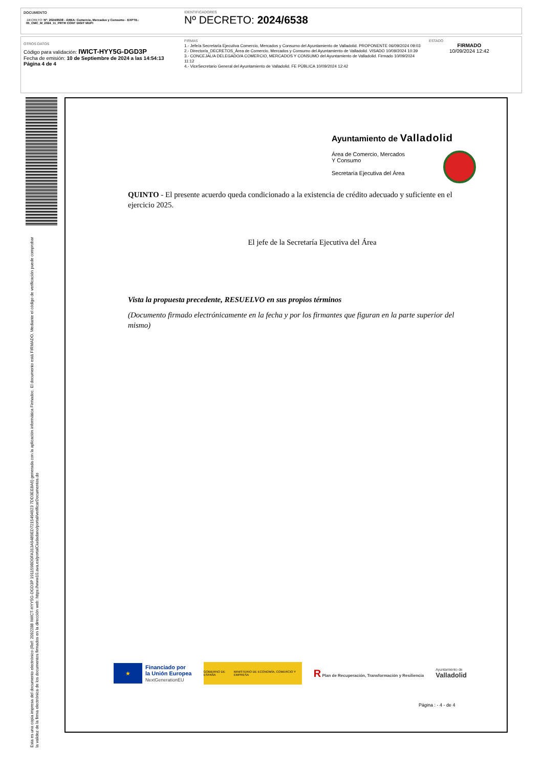DOCUMENTO
.DECRETO: Nº: 2024/6538 - ÁREA: Comercio, Mercados y Consumo - EXPTE.: 05_CMC_M_2024_11_PRTR CONT DIGIT MUPI
IDENTIFICADORES
Nº DECRETO: 2024/6538
OTROS DATOS
Código para validación: IWICT-HYY5G-DGD3P
Fecha de emisión: 10 de Septiembre de 2024 a las 14:54:13
Página 4 de 4
FIRMAS
1.- Jefe/a Secretaría Ejecutiva Comercio, Mercados y Consumo del Ayuntamiento de Valladolid. PROPONENTE 06/09/2024 09:03
2.- Director/a_DECRETOS_Área de Comercio, Mercados y Consumo del Ayuntamiento de Valladolid. VISADO 10/09/2024 10:39
3.- CONCEJAL/A DELEGADO/A COMERCIO, MERCADOS Y CONSUMO del Ayuntamiento de Valladolid. Firmado 10/09/2024 11:12
4.- ViceSecretario General del Ayuntamiento de Valladolid. FE PÚBLICA 10/09/2024 12:42
ESTADO
FIRMADO
10/09/2024 12:42
Esta es una copia impresa del documento electrónico (Ref: 2092288 IWICT-HYY5G-DGD3P 191159BD0FA313A9489ED7215494923 7DD3EE8A6) generada con la aplicación informática Firmadoc. El documento está FIRMADO. Mediante el código de verificación puede comprobar la validez de la firma electrónica de los documentos firmados en la dirección web: https://www10.ava.es/portalCiudadano/portal/verificarDocumentos.do
Ayuntamiento de Valladolid
Área de Comercio, Mercados
Y Consumo
Secretaría Ejecutiva del Área
QUINTO - El presente acuerdo queda condicionado a la existencia de crédito adecuado y suficiente en el ejercicio 2025.
El jefe de la Secretaría Ejecutiva del Área
Vista la propuesta precedente, RESUELVO en sus propios términos
(Documento firmado electrónicamente en la fecha y por los firmantes que figuran en la parte superior del mismo)
★
Financiado por
la Unión Europea
NextGenerationEU
GOBIERNO DE ESPAÑA MINISTERIO DE ECONOMÍA, COMERCIO Y EMPRESA
R Plan de Recuperación, Transformación y Resiliencia
Ayuntamiento de
Valladolid
Página : - 4 - de 4